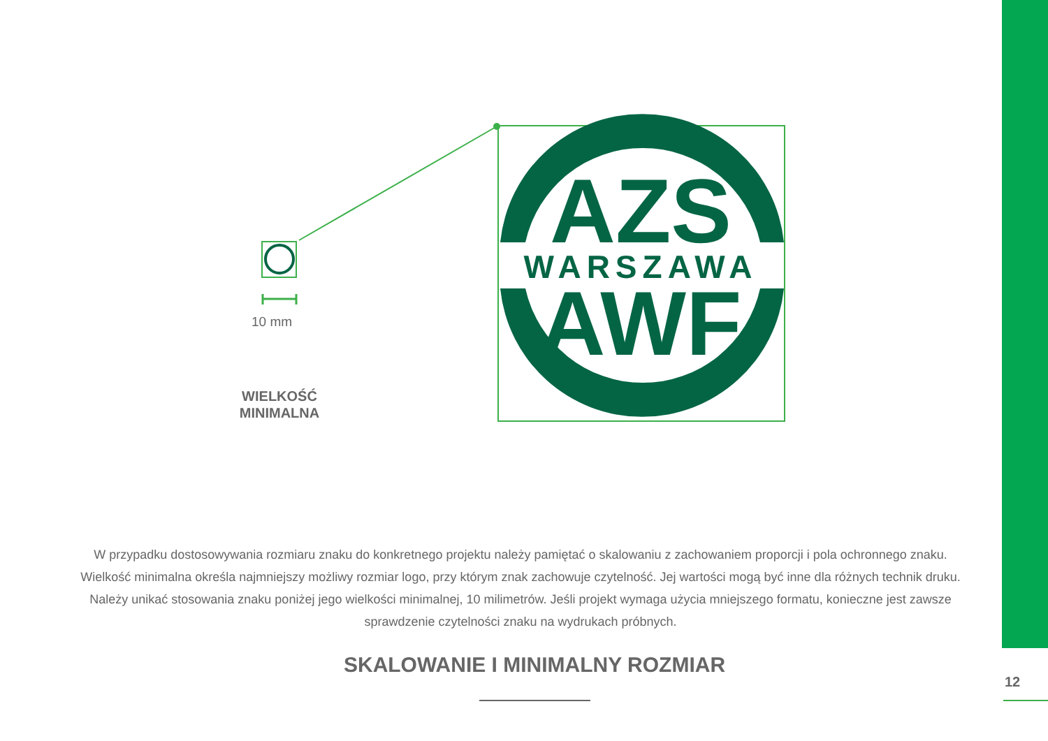AZS
WARSZAWA
AWF
10 mm
WIELKOŚĆ
MINIMALNA
W przypadku dostosowywania rozmiaru znaku do konkretnego projektu należy pamiętać o skalowaniu z zachowaniem proporcji i pola ochronnego znaku. Wielkość minimalna określa najmniejszy możliwy rozmiar logo, przy którym znak zachowuje czytelność. Jej wartości mogą być inne dla różnych technik druku. Należy unikać stosowania znaku poniżej jego wielkości minimalnej, 10 milimetrów. Jeśli projekt wymaga użycia mniejszego formatu, konieczne jest zawsze sprawdzenie czytelności znaku na wydrukach próbnych.
SKALOWANIE I MINIMALNY ROZMIAR
12